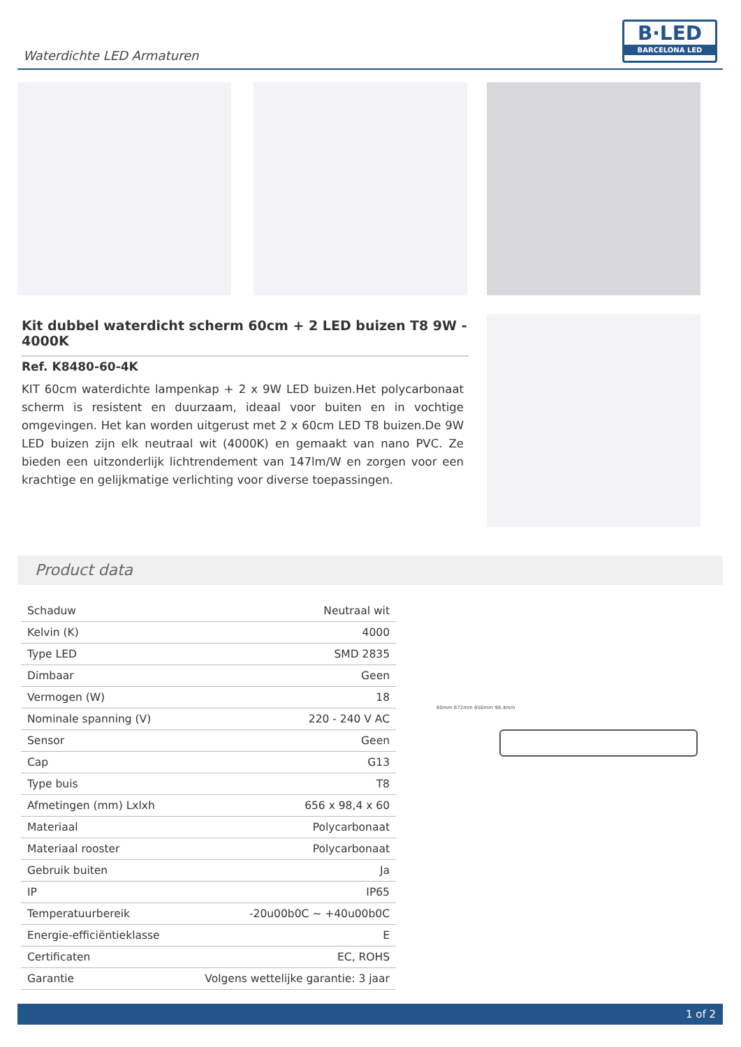Waterdichte LED Armaturen
B·LED
BARCELONA LED
Kit dubbel waterdicht scherm 60cm + 2 LED buizen T8 9W - 4000K
Ref. K8480-60-4K
KIT 60cm waterdichte lampenkap + 2 x 9W LED buizen.Het polycarbonaat scherm is resistent en duurzaam, ideaal voor buiten en in vochtige omgevingen. Het kan worden uitgerust met 2 x 60cm LED T8 buizen.De 9W LED buizen zijn elk neutraal wit (4000K) en gemaakt van nano PVC. Ze bieden een uitzonderlijk lichtrendement van 147lm/W en zorgen voor een krachtige en gelijkmatige verlichting voor diverse toepassingen.
Product data
| Schaduw | Neutraal wit |
| Kelvin (K) | 4000 |
| Type LED | SMD 2835 |
| Dimbaar | Geen |
| Vermogen (W) | 18 |
| Nominale spanning (V) | 220 - 240 V AC |
| Sensor | Geen |
| Cap | G13 |
| Type buis | T8 |
| Afmetingen (mm) Lxlxh | 656 x 98,4 x 60 |
| Materiaal | Polycarbonaat |
| Materiaal rooster | Polycarbonaat |
| Gebruik buiten | Ja |
| IP | IP65 |
| Temperatuurbereik | -20u00b0C ~ +40u00b0C |
| Energie-efficiëntieklasse | E |
| Certificaten | EC, ROHS |
| Garantie | Volgens wettelijke garantie: 3 jaar |
60mm 672mm 656mm 98,4mm
1 of 2